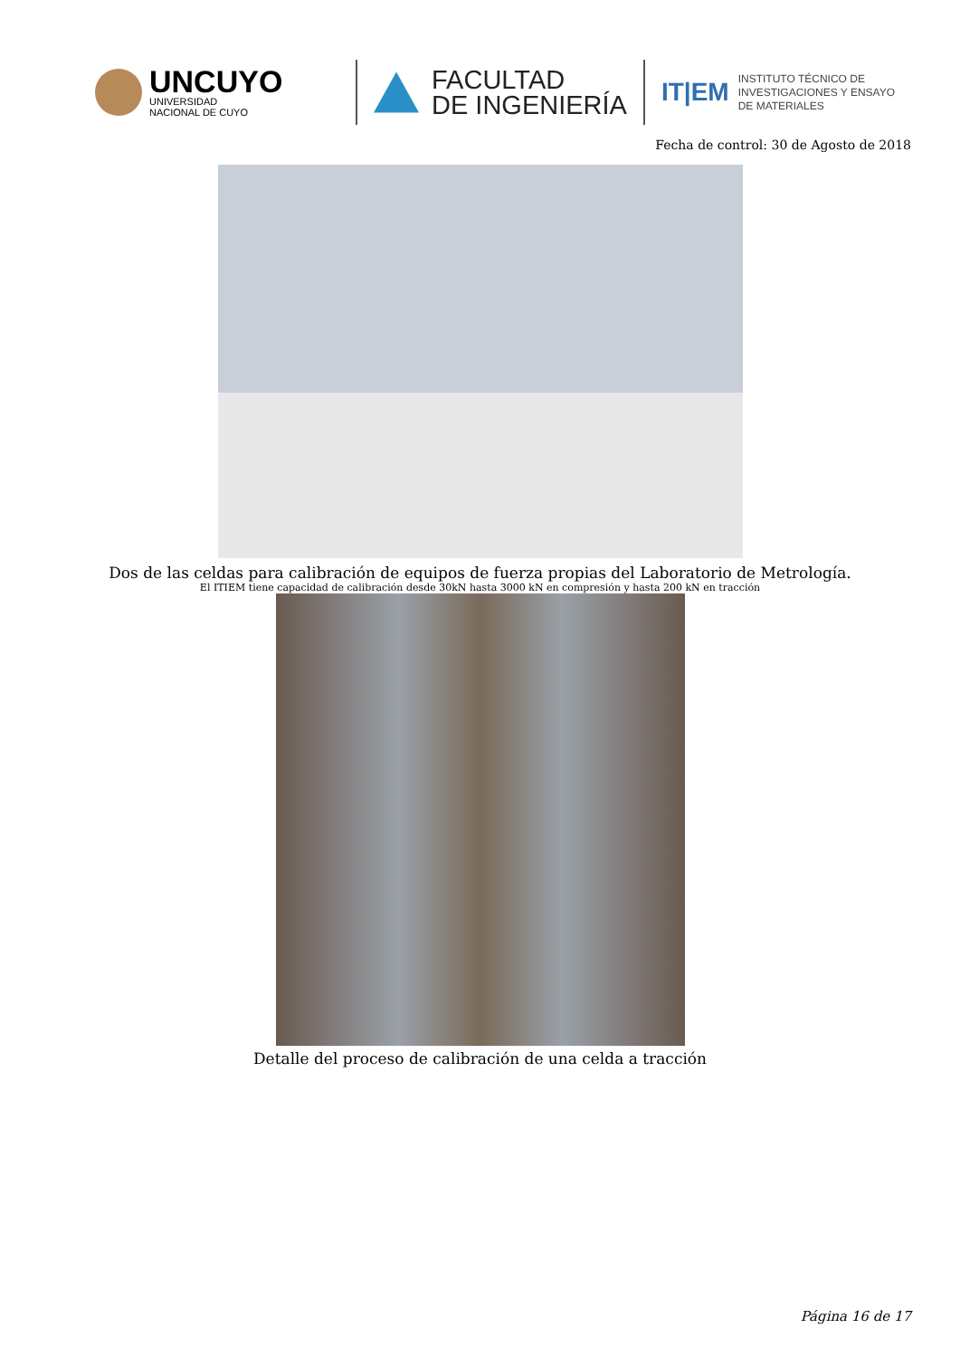UNCUYO
UNIVERSIDAD
NACIONAL DE CUYO
FACULTAD
DE INGENIERÍA
IT|EM
INSTITUTO TÉCNICO DE
INVESTIGACIONES Y ENSAYO
DE MATERIALES
Fecha de control: 30 de Agosto de 2018
Dos de las celdas para calibración de equipos de fuerza propias del Laboratorio de Metrología.
El ITIEM tiene capacidad de calibración desde 30kN hasta 3000 kN en compresión y hasta 200 kN en tracción
Detalle del proceso de calibración de una celda a tracción
Página 16 de 17